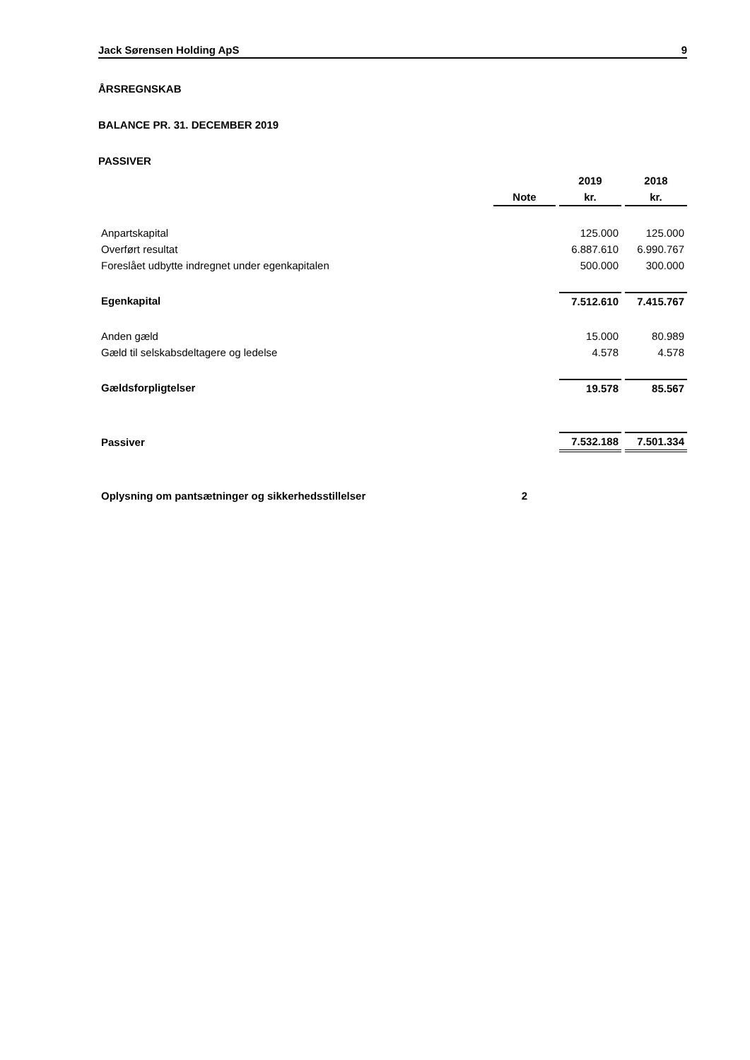Jack Sørensen Holding ApS 9
ÅRSREGNSKAB
BALANCE PR. 31. DECEMBER 2019
PASSIVER
| | | 2019 | 2018 |
| --- | --- | --- | --- |
| | Note | kr. | kr. |
| Anpartskapital | | 125.000 | 125.000 |
| Overført resultat | | 6.887.610 | 6.990.767 |
| Foreslået udbytte indregnet under egenkapitalen | | 500.000 | 300.000 |
| Egenkapital | | 7.512.610 | 7.415.767 |
| Anden gæld | | 15.000 | 80.989 |
| Gæld til selskabsdeltagere og ledelse | | 4.578 | 4.578 |
| Gældsforpligtelser | | 19.578 | 85.567 |
| Passiver | | 7.532.188 | 7.501.334 |
| Oplysning om pantsætninger og sikkerhedsstillelser | 2 | | |